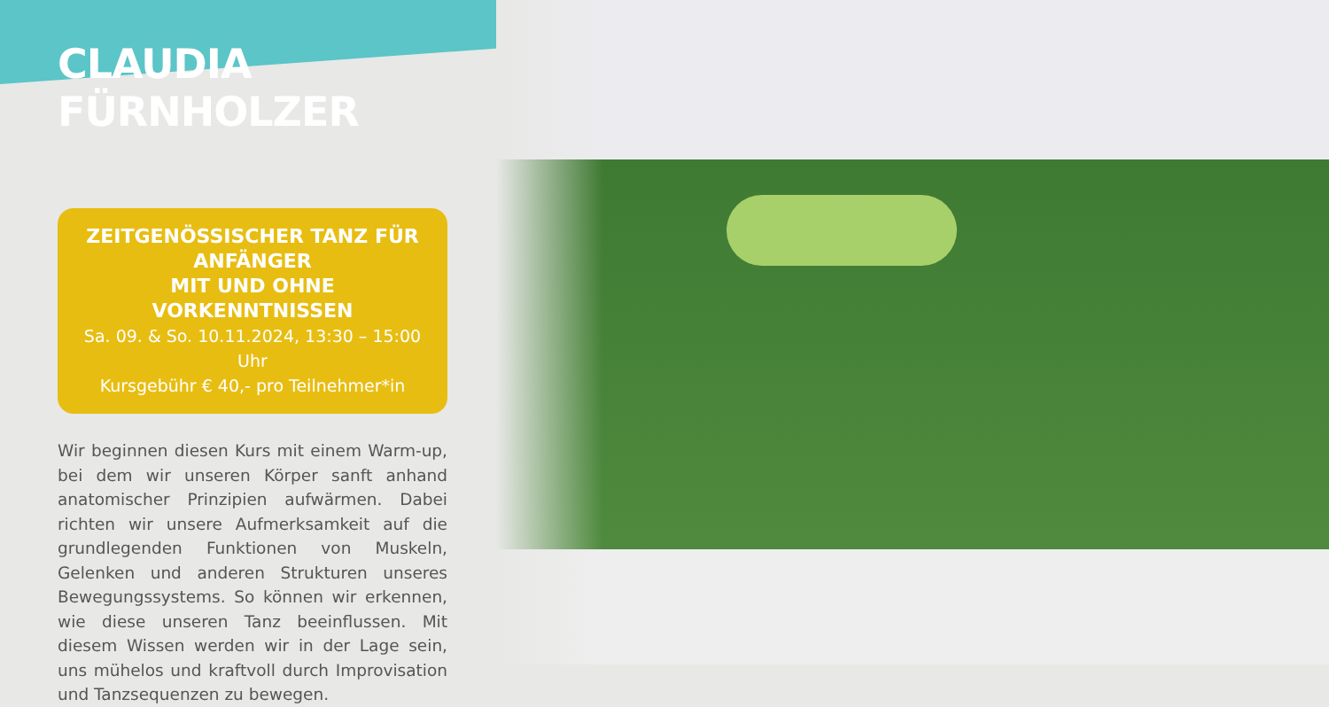CLAUDIA FÜRNHOLZER
ZEITGENÖSSISCHER TANZ FÜR ANFÄNGER
MIT UND OHNE VORKENNTNISSEN
Sa. 09. & So. 10.11.2024, 13:30 – 15:00 Uhr
Kursgebühr € 40,- pro Teilnehmer*in
Wir beginnen diesen Kurs mit einem Warm-up, bei dem wir unseren Körper sanft anhand anatomischer Prinzipien aufwärmen. Dabei richten wir unsere Aufmerksamkeit auf die grundlegenden Funktionen von Muskeln, Gelenken und anderen Strukturen unseres Bewegungssystems. So können wir erkennen, wie diese unseren Tanz beeinflussen. Mit diesem Wissen werden wir in der Lage sein, uns mühelos und kraftvoll durch Improvisation und Tanzsequenzen zu bewegen.